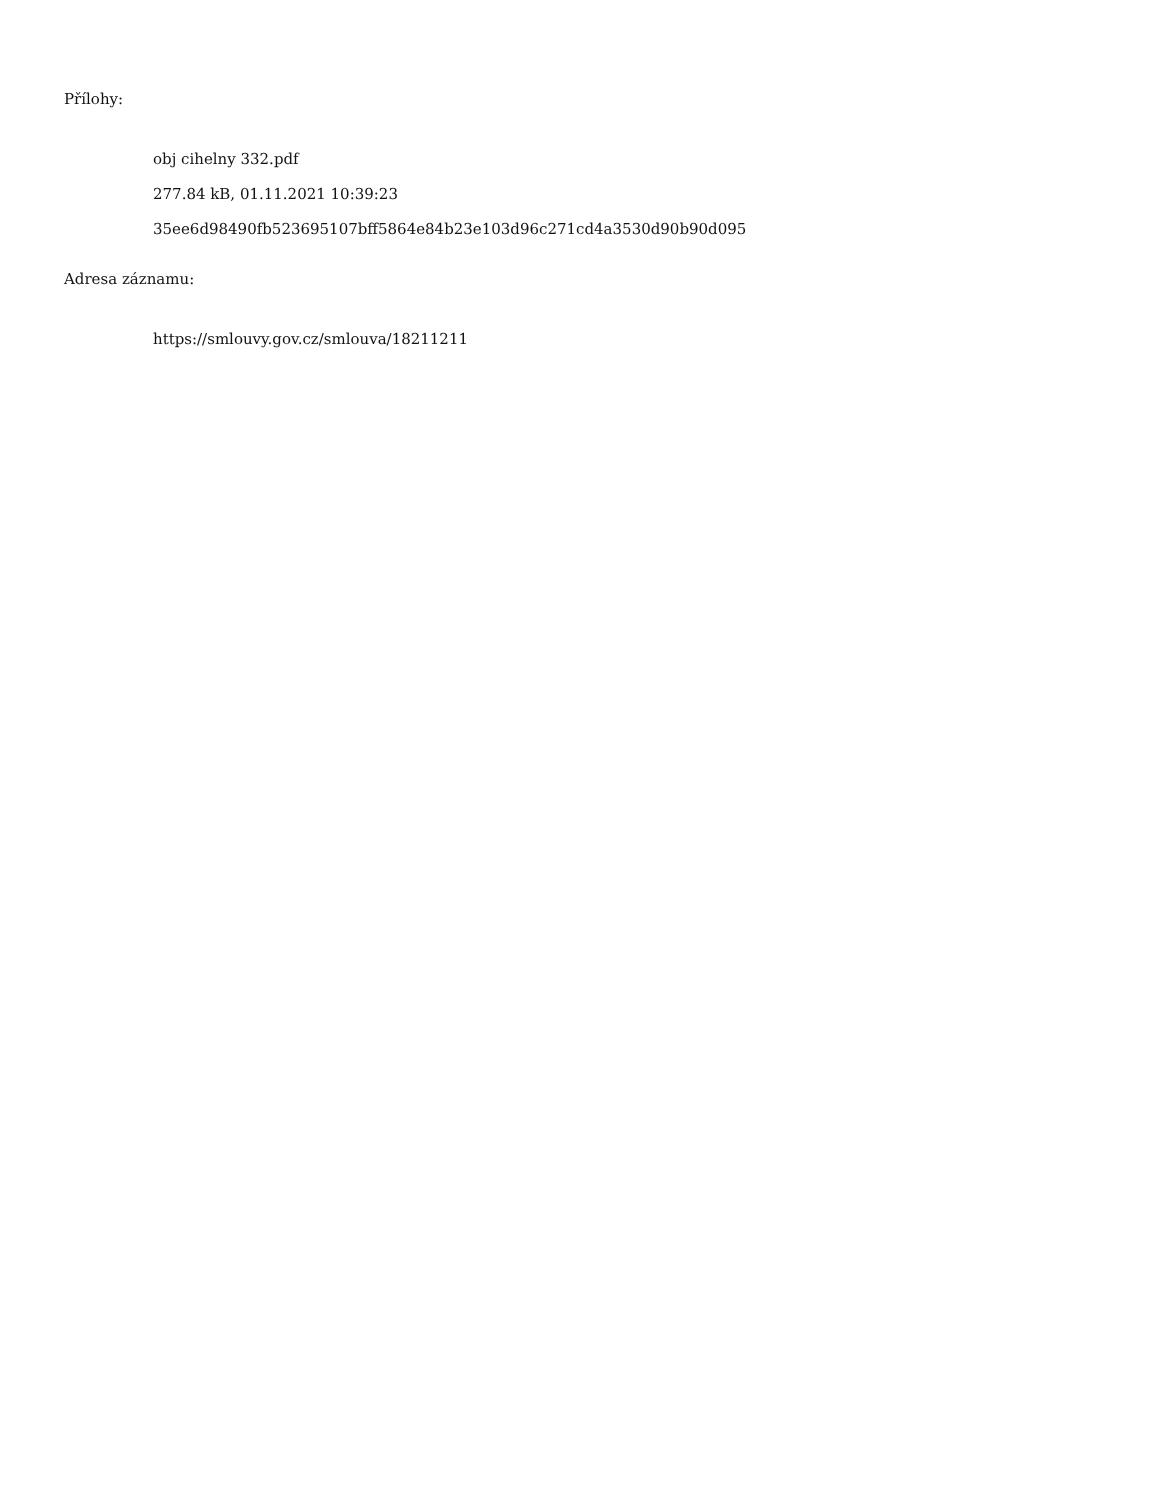Přílohy:
obj cihelny 332.pdf
277.84 kB, 01.11.2021 10:39:23
35ee6d98490fb523695107bff5864e84b23e103d96c271cd4a3530d90b90d095
Adresa záznamu:
https://smlouvy.gov.cz/smlouva/18211211